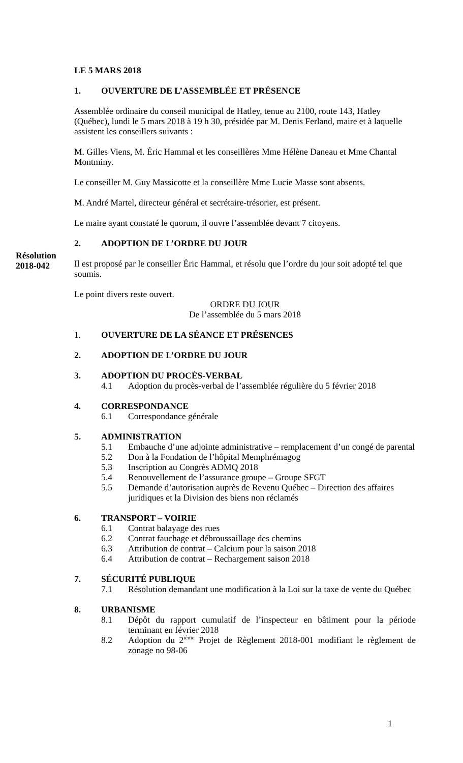Résolution
2018-042
LE 5 MARS 2018
1. OUVERTURE DE L’ASSEMBLÉE ET PRÉSENCE
Assemblée ordinaire du conseil municipal de Hatley, tenue au 2100, route 143, Hatley (Québec), lundi le 5 mars 2018 à 19 h 30, présidée par M. Denis Ferland, maire et à laquelle assistent les conseillers suivants :
M. Gilles Viens, M. Éric Hammal et les conseillères Mme Hélène Daneau et Mme Chantal Montminy.
Le conseiller M. Guy Massicotte et la conseillère Mme Lucie Masse sont absents.
M. André Martel, directeur général et secrétaire-trésorier, est présent.
Le maire ayant constaté le quorum, il ouvre l’assemblée devant 7 citoyens.
2. ADOPTION DE L’ORDRE DU JOUR
Il est proposé par le conseiller Éric Hammal, et résolu que l’ordre du jour soit adopté tel que soumis.
Le point divers reste ouvert.
ORDRE DU JOUR
De l’assemblée du 5 mars 2018
1. OUVERTURE DE LA SÉANCE ET PRÉSENCES
2. ADOPTION DE L’ORDRE DU JOUR
3. ADOPTION DU PROCÈS-VERBAL
4.1 Adoption du procès-verbal de l’assemblée régulière du 5 février 2018
4. CORRESPONDANCE
6.1 Correspondance générale
5. ADMINISTRATION
5.1 Embauche d’une adjointe administrative – remplacement d’un congé de parental
5.2 Don à la Fondation de l’hôpital Memphrémagog
5.3 Inscription au Congrès ADMQ 2018
5.4 Renouvellement de l’assurance groupe – Groupe SFGT
5.5 Demande d’autorisation auprès de Revenu Québec – Direction des affaires juridiques et la Division des biens non réclamés
6. TRANSPORT – VOIRIE
6.1 Contrat balayage des rues
6.2 Contrat fauchage et débroussaillage des chemins
6.3 Attribution de contrat – Calcium pour la saison 2018
6.4 Attribution de contrat – Rechargement saison 2018
7. SÉCURITÉ PUBLIQUE
7.1 Résolution demandant une modification à la Loi sur la taxe de vente du Québec
8. URBANISME
8.1 Dépôt du rapport cumulatif de l’inspecteur en bâtiment pour la période terminant en février 2018
8.2 Adoption du 2<sup>ième</sup> Projet de Règlement 2018-001 modifiant le règlement de zonage no 98-06
1